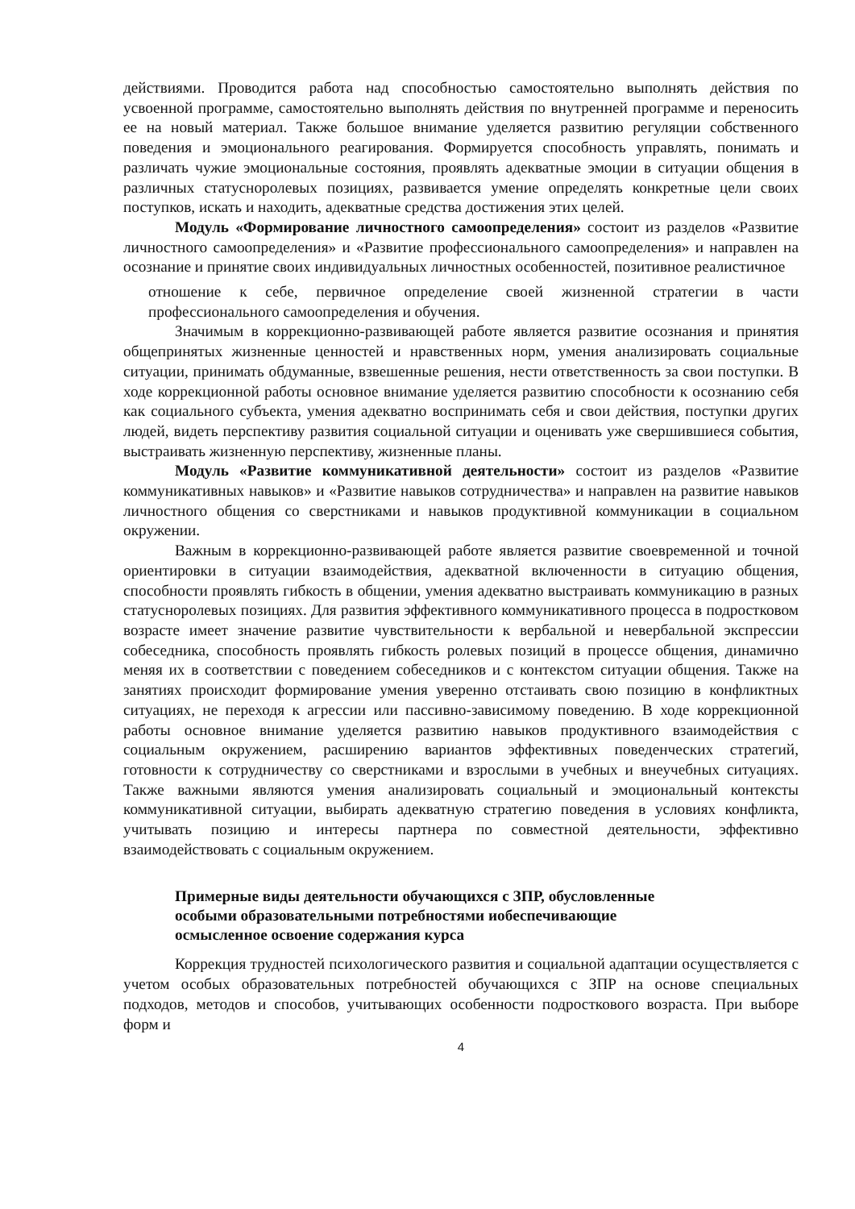действиями. Проводится работа над способностью самостоятельно выполнять действия по усвоенной программе, самостоятельно выполнять действия по внутренней программе и переносить ее на новый материал. Также большое внимание уделяется развитию регуляции собственного поведения и эмоционального реагирования. Формируется способность управлять, понимать и различать чужие эмоциональные состояния, проявлять адекватные эмоции в ситуации общения в различных статуснoролевых позициях, развивается умение определять конкретные цели своих поступков, искать и находить, адекватные средства достижения этих целей.
Модуль «Формирование личностного самоопределения» состоит из разделов «Развитие личностного самоопределения» и «Развитие профессионального самоопределения» и направлен на осознание и принятие своих индивидуальных личностных особенностей, позитивное реалистичное
отношение к себе, первичное определение своей жизненной стратегии в части профессионального самоопределения и обучения.
Значимым в коррекционно-развивающей работе является развитие осознания и принятия общепринятых жизненные ценностей и нравственных норм, умения анализировать социальные ситуации, принимать обдуманные, взвешенные решения, нести ответственность за свои поступки. В ходе коррекционной работы основное внимание уделяется развитию способности к осознанию себя как социального субъекта, умения адекватно воспринимать себя и свои действия, поступки других людей, видеть перспективу развития социальной ситуации и оценивать уже свершившиеся события, выстраивать жизненную перспективу, жизненные планы.
Модуль «Развитие коммуникативной деятельности» состоит из разделов «Развитие коммуникативных навыков» и «Развитие навыков сотрудничества» и направлен на развитие навыков личностного общения со сверстниками и навыков продуктивной коммуникации в социальном окружении.
Важным в коррекционно-развивающей работе является развитие своевременной и точной ориентировки в ситуации взаимодействия, адекватной включенности в ситуацию общения, способности проявлять гибкость в общении, умения адекватно выстраивать коммуникацию в разных статуснoролевых позициях. Для развития эффективного коммуникативного процесса в подростковом возрасте имеет значение развитие чувствительности к вербальной и невербальной экспрессии собеседника, способность проявлять гибкость ролевых позиций в процессе общения, динамично меняя их в соответствии с поведением собеседников и с контекстом ситуации общения. Также на занятиях происходит формирование умения уверенно отстаивать свою позицию в конфликтных ситуациях, не переходя к агрессии или пассивно-зависимому поведению. В ходе коррекционной работы основное внимание уделяется развитию навыков продуктивного взаимодействия с социальным окружением, расширению вариантов эффективных поведенческих стратегий, готовности к сотрудничеству со сверстниками и взрослыми в учебных и внеучебных ситуациях. Также важными являются умения анализировать социальный и эмоциональный контексты коммуникативной ситуации, выбирать адекватную стратегию поведения в условиях конфликта, учитывать позицию и интересы партнера по совместной деятельности, эффективно взаимодействовать с социальным окружением.
Примерные виды деятельности обучающихся с ЗПР, обусловленные
особыми образовательными потребностями иобеспечивающие
осмысленное освоение содержания курса
Коррекция трудностей психологического развития и социальной адаптации осуществляется с учетом особых образовательных потребностей обучающихся с ЗПР на основе специальных подходов, методов и способов, учитывающих особенности подросткового возраста. При выборе форм и
4